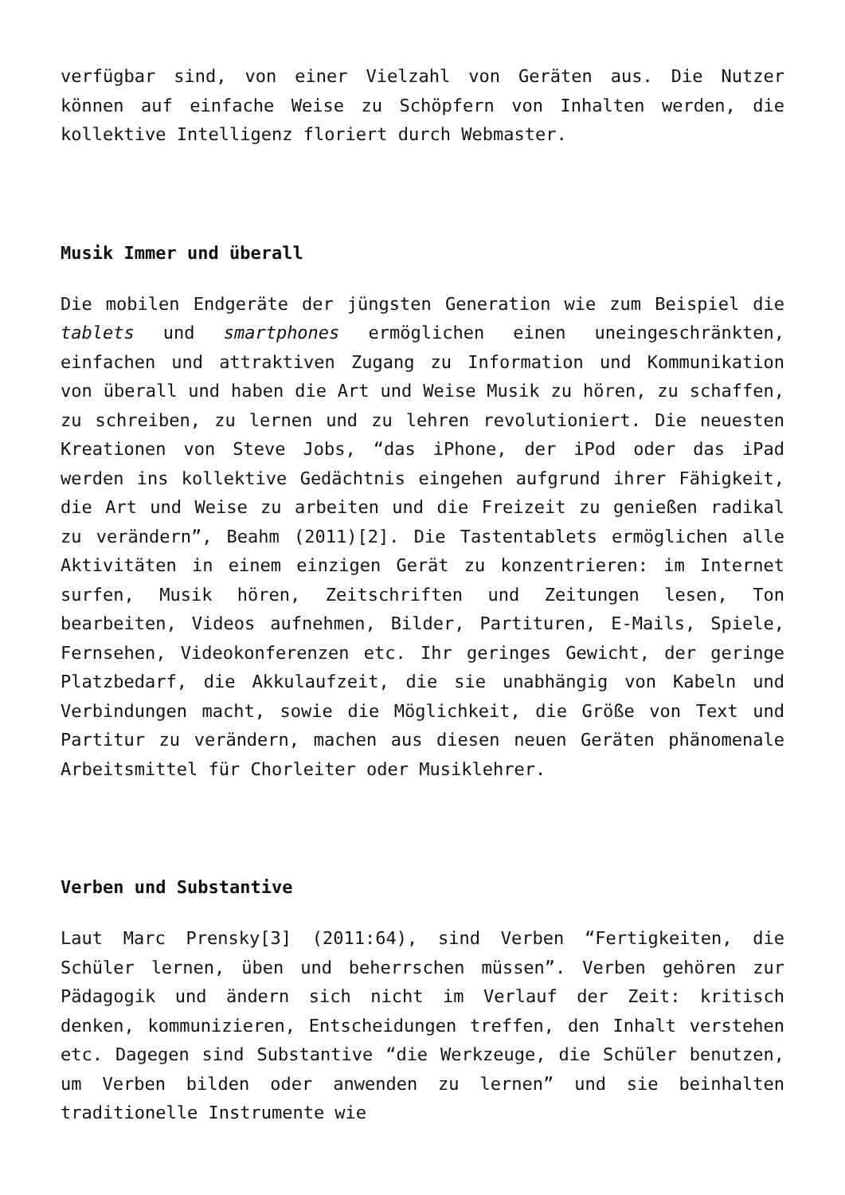verfügbar sind, von einer Vielzahl von Geräten aus. Die Nutzer können auf einfache Weise zu Schöpfern von Inhalten werden, die kollektive Intelligenz floriert durch Webmaster.
Musik Immer und überall
Die mobilen Endgeräte der jüngsten Generation wie zum Beispiel die tablets und smartphones ermöglichen einen uneingeschränkten, einfachen und attraktiven Zugang zu Information und Kommunikation von überall und haben die Art und Weise Musik zu hören, zu schaffen, zu schreiben, zu lernen und zu lehren revolutioniert. Die neuesten Kreationen von Steve Jobs, “das iPhone, der iPod oder das iPad werden ins kollektive Gedächtnis eingehen aufgrund ihrer Fähigkeit, die Art und Weise zu arbeiten und die Freizeit zu genießen radikal zu verändern”, Beahm (2011)[2]. Die Tastentablets ermöglichen alle Aktivitäten in einem einzigen Gerät zu konzentrieren: im Internet surfen, Musik hören, Zeitschriften und Zeitungen lesen, Ton bearbeiten, Videos aufnehmen, Bilder, Partituren, E-Mails, Spiele, Fernsehen, Videokonferenzen etc. Ihr geringes Gewicht, der geringe Platzbedarf, die Akkulaufzeit, die sie unabhängig von Kabeln und Verbindungen macht, sowie die Möglichkeit, die Größe von Text und Partitur zu verändern, machen aus diesen neuen Geräten phänomenale Arbeitsmittel für Chorleiter oder Musiklehrer.
Verben und Substantive
Laut Marc Prensky[3] (2011:64), sind Verben “Fertigkeiten, die Schüler lernen, üben und beherrschen müssen”. Verben gehören zur Pädagogik und ändern sich nicht im Verlauf der Zeit: kritisch denken, kommunizieren, Entscheidungen treffen, den Inhalt verstehen etc. Dagegen sind Substantive “die Werkzeuge, die Schüler benutzen, um Verben bilden oder anwenden zu lernen” und sie beinhalten traditionelle Instrumente wie